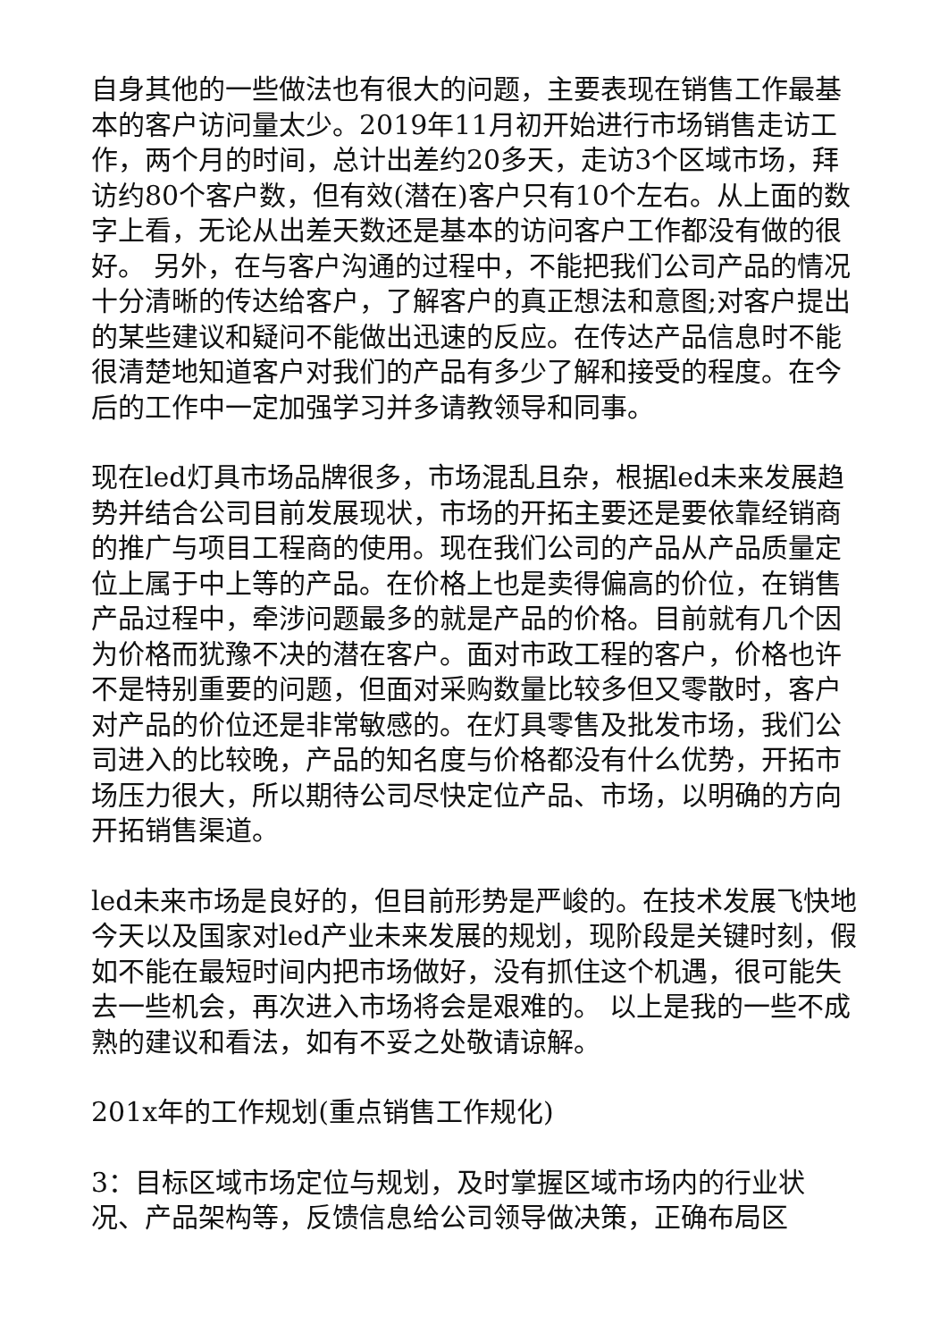自身其他的一些做法也有很大的问题，主要表现在销售工作最基本的客户访问量太少。2019年11月初开始进行市场销售走访工作，两个月的时间，总计出差约20多天，走访3个区域市场，拜访约80个客户数，但有效(潜在)客户只有10个左右。从上面的数字上看，无论从出差天数还是基本的访问客户工作都没有做的很好。 另外，在与客户沟通的过程中，不能把我们公司产品的情况十分清晰的传达给客户，了解客户的真正想法和意图;对客户提出的某些建议和疑问不能做出迅速的反应。在传达产品信息时不能很清楚地知道客户对我们的产品有多少了解和接受的程度。在今后的工作中一定加强学习并多请教领导和同事。
现在led灯具市场品牌很多，市场混乱且杂，根据led未来发展趋势并结合公司目前发展现状，市场的开拓主要还是要依靠经销商的推广与项目工程商的使用。现在我们公司的产品从产品质量定位上属于中上等的产品。在价格上也是卖得偏高的价位，在销售产品过程中，牵涉问题最多的就是产品的价格。目前就有几个因为价格而犹豫不决的潜在客户。面对市政工程的客户，价格也许不是特别重要的问题，但面对采购数量比较多但又零散时，客户对产品的价位还是非常敏感的。在灯具零售及批发市场，我们公司进入的比较晚，产品的知名度与价格都没有什么优势，开拓市场压力很大，所以期待公司尽快定位产品、市场，以明确的方向开拓销售渠道。
led未来市场是良好的，但目前形势是严峻的。在技术发展飞快地今天以及国家对led产业未来发展的规划，现阶段是关键时刻，假如不能在最短时间内把市场做好，没有抓住这个机遇，很可能失去一些机会，再次进入市场将会是艰难的。 以上是我的一些不成熟的建议和看法，如有不妥之处敬请谅解。
201x年的工作规划(重点销售工作规化)
3：目标区域市场定位与规划，及时掌握区域市场内的行业状况、产品架构等，反馈信息给公司领导做决策，正确布局区